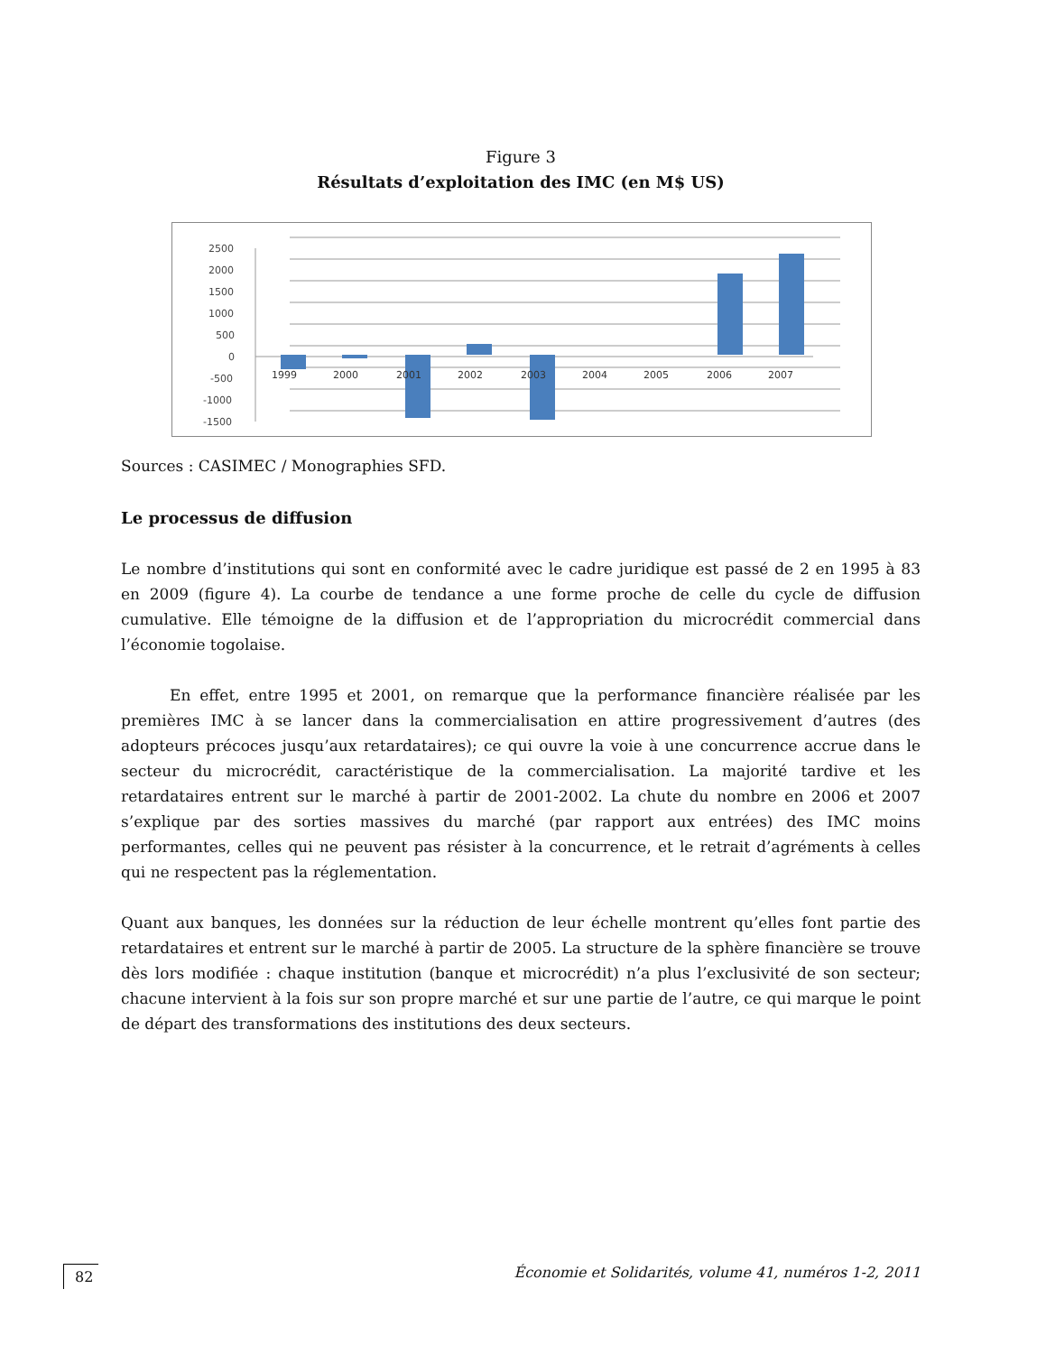Figure 3
Résultats d’exploitation des IMC (en M$ US)
2500
2000
1500
1000
500
0
-500
-1000
-1500
1999
2000
2001
2002
2003
2004
2005
2006
2007
Sources : CASIMEC / Monographies SFD.
Le processus de diffusion
Le nombre d’institutions qui sont en conformité avec le cadre juridique est passé de 2 en 1995 à 83 en 2009 (figure 4). La courbe de tendance a une forme proche de celle du cycle de diffusion cumulative. Elle témoigne de la diffusion et de l’appropriation du microcrédit commercial dans l’économie togolaise.
En effet, entre 1995 et 2001, on remarque que la performance financière réalisée par les premières IMC à se lancer dans la commercialisation en attire progressivement d’autres (des adopteurs précoces jusqu’aux retardataires); ce qui ouvre la voie à une concurrence accrue dans le secteur du microcrédit, caractéristique de la commercialisation. La majorité tardive et les retardataires entrent sur le marché à partir de 2001-2002. La chute du nombre en 2006 et 2007 s’explique par des sorties massives du marché (par rapport aux entrées) des IMC moins performantes, celles qui ne peuvent pas résister à la concurrence, et le retrait d’agréments à celles qui ne respectent pas la réglementation.
Quant aux banques, les données sur la réduction de leur échelle montrent qu’elles font partie des retardataires et entrent sur le marché à partir de 2005. La structure de la sphère financière se trouve dès lors modifiée : chaque institution (banque et microcrédit) n’a plus l’exclusivité de son secteur; chacune intervient à la fois sur son propre marché et sur une partie de l’autre, ce qui marque le point de départ des transformations des institutions des deux secteurs.
82
Économie et Solidarités, volume 41, numéros 1-2, 2011